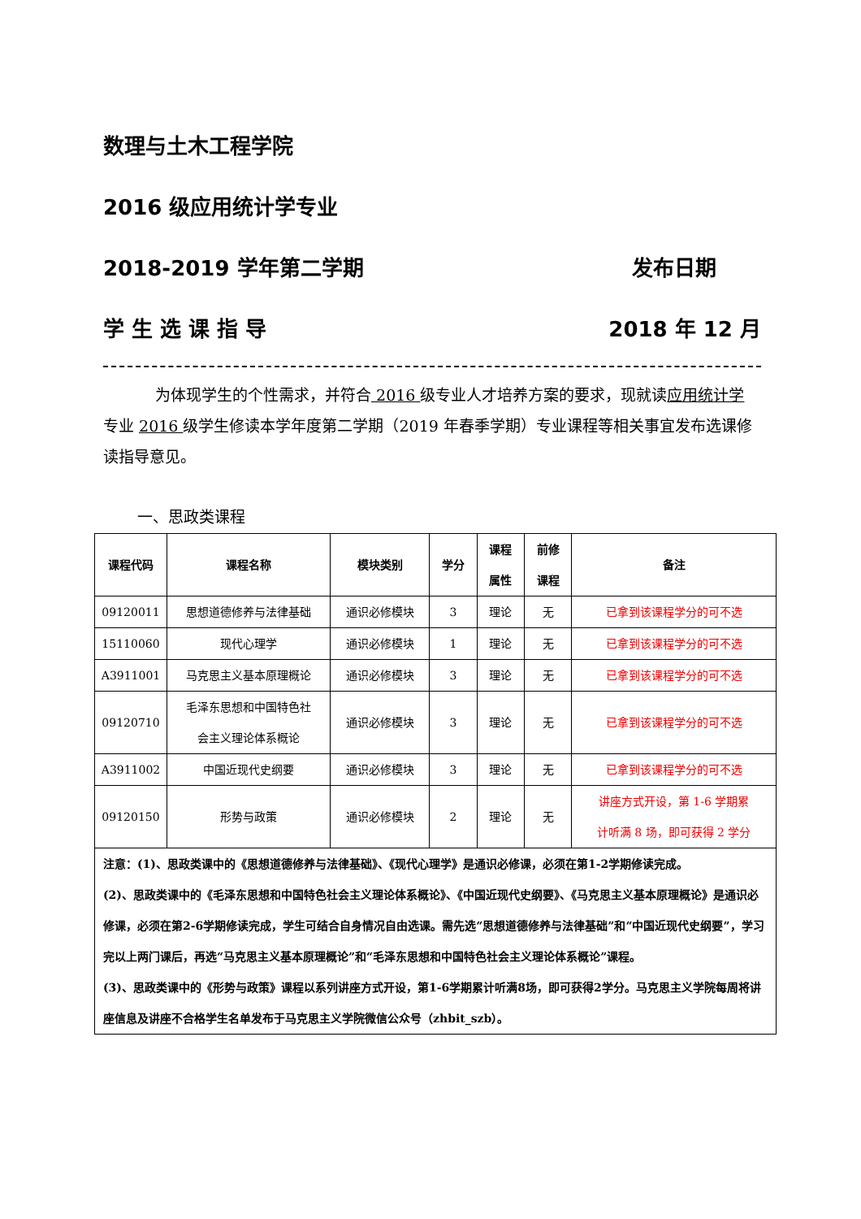数理与土木工程学院
2016 级应用统计学专业
2018-2019 学年第二学期 发布日期
学 生 选 课 指 导 2018 年 12 月
为体现学生的个性需求，并符合 2016 级专业人才培养方案的要求，现就读应用统计学 专业 2016 级学生修读本学年度第二学期（2019 年春季学期）专业课程等相关事宜发布选课修读指导意见。
一、思政类课程
| 课程代码 | 课程名称 | 模块类别 | 学分 | 课程 属性 | 前修 课程 | 备注 |
| --- | --- | --- | --- | --- | --- | --- |
| 09120011 | 思想道德修养与法律基础 | 通识必修模块 | 3 | 理论 | 无 | 已拿到该课程学分的可不选 |
| 15110060 | 现代心理学 | 通识必修模块 | 1 | 理论 | 无 | 已拿到该课程学分的可不选 |
| A3911001 | 马克思主义基本原理概论 | 通识必修模块 | 3 | 理论 | 无 | 已拿到该课程学分的可不选 |
| 09120710 | 毛泽东思想和中国特色社 会主义理论体系概论 | 通识必修模块 | 3 | 理论 | 无 | 已拿到该课程学分的可不选 |
| A3911002 | 中国近现代史纲要 | 通识必修模块 | 3 | 理论 | 无 | 已拿到该课程学分的可不选 |
| 09120150 | 形势与政策 | 通识必修模块 | 2 | 理论 | 无 | 讲座方式开设，第 1-6 学期累 计听满 8 场，即可获得 2 学分 |
| 注意：(1)、思政类课中的《思想道德修养与法律基础》、《现代心理学》是通识必修课，必须在第1-2学期修读完成。 (2)、思政类课中的《毛泽东思想和中国特色社会主义理论体系概论》、《中国近现代史纲要》、《马克思主义基本原理概论》是通识必修课，必须在第2-6学期修读完成，学生可结合自身情况自由选课。需先选“思想道德修养与法律基础”和“中国近现代史纲要”，学习完以上两门课后，再选“马克思主义基本原理概论”和“毛泽东思想和中国特色社会主义理论体系概论”课程。 (3)、思政类课中的《形势与政策》课程以系列讲座方式开设，第1-6学期累计听满8场，即可获得2学分。马克思主义学院每周将讲座信息及讲座不合格学生名单发布于马克思主义学院微信公众号（zhbit_szb）。 | | | | | | |